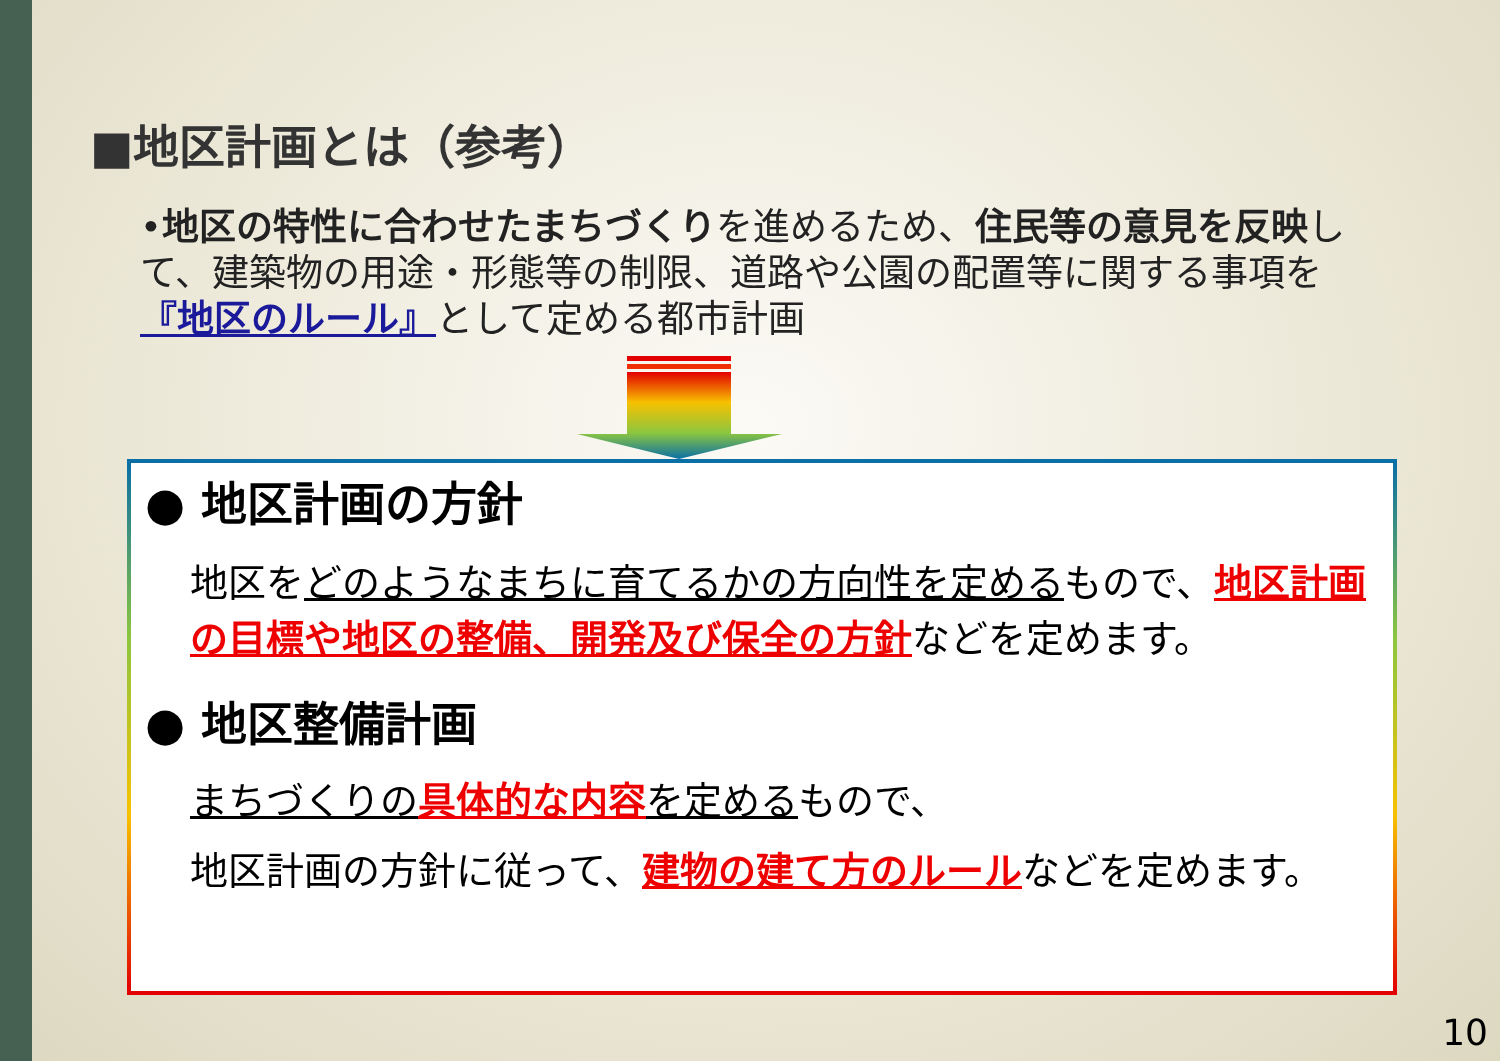■地区計画とは（参考）
•地区の特性に合わせたまちづくりを進めるため、住民等の意見を反映して、建築物の用途・形態等の制限、道路や公園の配置等に関する事項を『地区のルール』として定める都市計画
● 地区計画の方針
地区をどのようなまちに育てるかの方向性を定めるもので、地区計画の目標や地区の整備、開発及び保全の方針などを定めます。
● 地区整備計画
まちづくりの 具体的な内容 を定めるもので、
地区計画の方針に従って、建物の建て方のルールなどを定めます。
10